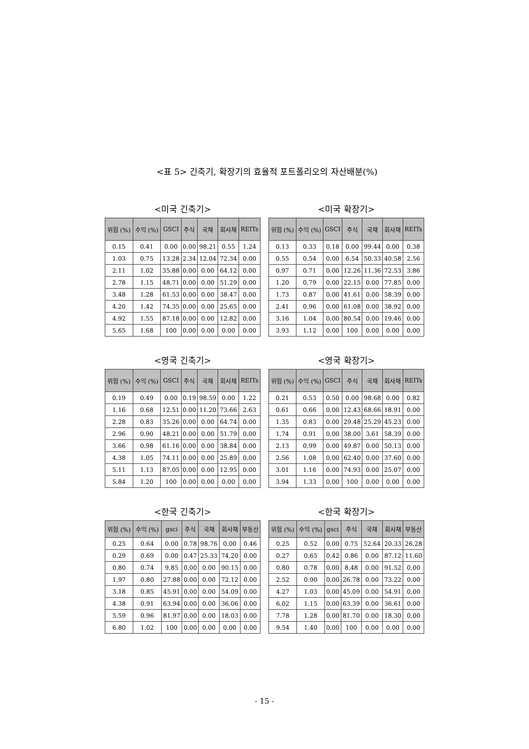<표 5> 긴축기, 확장기의 효율적 포트폴리오의 자산배분(%)
<미국 긴축기>
| 위험 (%) | 수익 (%) | GSCI | 주식 | 국채 | 회사채 | REITs |
| --- | --- | --- | --- | --- | --- | --- |
| 0.15 | 0.41 | 0.00 | 0.00 | 98.21 | 0.55 | 1.24 |
| 1.03 | 0.75 | 13.28 | 2.34 | 12.04 | 72.34 | 0.00 |
| 2.11 | 1.02 | 35.88 | 0.00 | 0.00 | 64.12 | 0.00 |
| 2.78 | 1.15 | 48.71 | 0.00 | 0.00 | 51.29 | 0.00 |
| 3.48 | 1.28 | 61.53 | 0.00 | 0.00 | 38.47 | 0.00 |
| 4.20 | 1.42 | 74.35 | 0.00 | 0.00 | 25.65 | 0.00 |
| 4.92 | 1.55 | 87.18 | 0.00 | 0.00 | 12.82 | 0.00 |
| 5.65 | 1.68 | 100 | 0.00 | 0.00 | 0.00 | 0.00 |
<미국 확장기>
| 위험 (%) | 수익 (%) | GSCI | 주식 | 국채 | 회사채 | REITs |
| --- | --- | --- | --- | --- | --- | --- |
| 0.13 | 0.33 | 0.18 | 0.00 | 99.44 | 0.00 | 0.38 |
| 0.55 | 0.54 | 0.00 | 6.54 | 50.33 | 40.58 | 2.56 |
| 0.97 | 0.71 | 0.00 | 12.26 | 11.36 | 72.53 | 3.86 |
| 1.20 | 0.79 | 0.00 | 22.15 | 0.00 | 77.85 | 0.00 |
| 1.73 | 0.87 | 0.00 | 41.61 | 0.00 | 58.39 | 0.00 |
| 2.41 | 0.96 | 0.00 | 61.08 | 0.00 | 38.92 | 0.00 |
| 3.16 | 1.04 | 0.00 | 80.54 | 0.00 | 19.46 | 0.00 |
| 3.93 | 1.12 | 0.00 | 100 | 0.00 | 0.00 | 0.00 |
<영국 긴축기>
| 위험 (%) | 수익 (%) | GSCI | 주식 | 국채 | 회사채 | REITs |
| --- | --- | --- | --- | --- | --- | --- |
| 0.19 | 0.49 | 0.00 | 0.19 | 98.59 | 0.00 | 1.22 |
| 1.16 | 0.68 | 12.51 | 0.00 | 11.20 | 73.66 | 2.63 |
| 2.28 | 0.83 | 35.26 | 0.00 | 0.00 | 64.74 | 0.00 |
| 2.96 | 0.90 | 48.21 | 0.00 | 0.00 | 51.79 | 0.00 |
| 3.66 | 0.98 | 61.16 | 0.00 | 0.00 | 38.84 | 0.00 |
| 4.38 | 1.05 | 74.11 | 0.00 | 0.00 | 25.89 | 0.00 |
| 5.11 | 1.13 | 87.05 | 0.00 | 0.00 | 12.95 | 0.00 |
| 5.84 | 1.20 | 100 | 0.00 | 0.00 | 0.00 | 0.00 |
<영국 확장기>
| 위험 (%) | 수익 (%) | GSCI | 주식 | 국채 | 회사채 | REITs |
| --- | --- | --- | --- | --- | --- | --- |
| 0.21 | 0.53 | 0.50 | 0.00 | 98.68 | 0.00 | 0.82 |
| 0.61 | 0.66 | 0.00 | 12.43 | 68.66 | 18.91 | 0.00 |
| 1.35 | 0.83 | 0.00 | 29.48 | 25.29 | 45.23 | 0.00 |
| 1.74 | 0.91 | 0.00 | 38.00 | 3.61 | 58.39 | 0.00 |
| 2.13 | 0.99 | 0.00 | 49.87 | 0.00 | 50.13 | 0.00 |
| 2.56 | 1.08 | 0.00 | 62.40 | 0.00 | 37.60 | 0.00 |
| 3.01 | 1.16 | 0.00 | 74.93 | 0.00 | 25.07 | 0.00 |
| 3.94 | 1.33 | 0.00 | 100 | 0.00 | 0.00 | 0.00 |
<한국 긴축기>
| 위험 (%) | 수익 (%) | gsci | 주식 | 국채 | 회사채 | 부동산 |
| --- | --- | --- | --- | --- | --- | --- |
| 0.25 | 0.64 | 0.00 | 0.78 | 98.76 | 0.00 | 0.46 |
| 0.29 | 0.69 | 0.00 | 0.47 | 25.33 | 74.20 | 0.00 |
| 0.80 | 0.74 | 9.85 | 0.00 | 0.00 | 90.15 | 0.00 |
| 1.97 | 0.80 | 27.88 | 0.00 | 0.00 | 72.12 | 0.00 |
| 3.18 | 0.85 | 45.91 | 0.00 | 0.00 | 54.09 | 0.00 |
| 4.38 | 0.91 | 63.94 | 0.00 | 0.00 | 36.06 | 0.00 |
| 5.59 | 0.96 | 81.97 | 0.00 | 0.00 | 18.03 | 0.00 |
| 6.80 | 1.02 | 100 | 0.00 | 0.00 | 0.00 | 0.00 |
<한국 확장기>
| 위험 (%) | 수익 (%) | gsci | 주식 | 국채 | 회사채 | 부동산 |
| --- | --- | --- | --- | --- | --- | --- |
| 0.25 | 0.52 | 0.00 | 0.75 | 52.64 | 20.33 | 26.28 |
| 0.27 | 0.65 | 0.42 | 0.86 | 0.00 | 87.12 | 11.60 |
| 0.80 | 0.78 | 0.00 | 8.48 | 0.00 | 91.52 | 0.00 |
| 2.52 | 0.90 | 0.00 | 26.78 | 0.00 | 73.22 | 0.00 |
| 4.27 | 1.03 | 0.00 | 45.09 | 0.00 | 54.91 | 0.00 |
| 6.02 | 1.15 | 0.00 | 63.39 | 0.00 | 36.61 | 0.00 |
| 7.78 | 1.28 | 0.00 | 81.70 | 0.00 | 18.30 | 0.00 |
| 9.54 | 1.40 | 0.00 | 100 | 0.00 | 0.00 | 0.00 |
- 15 -